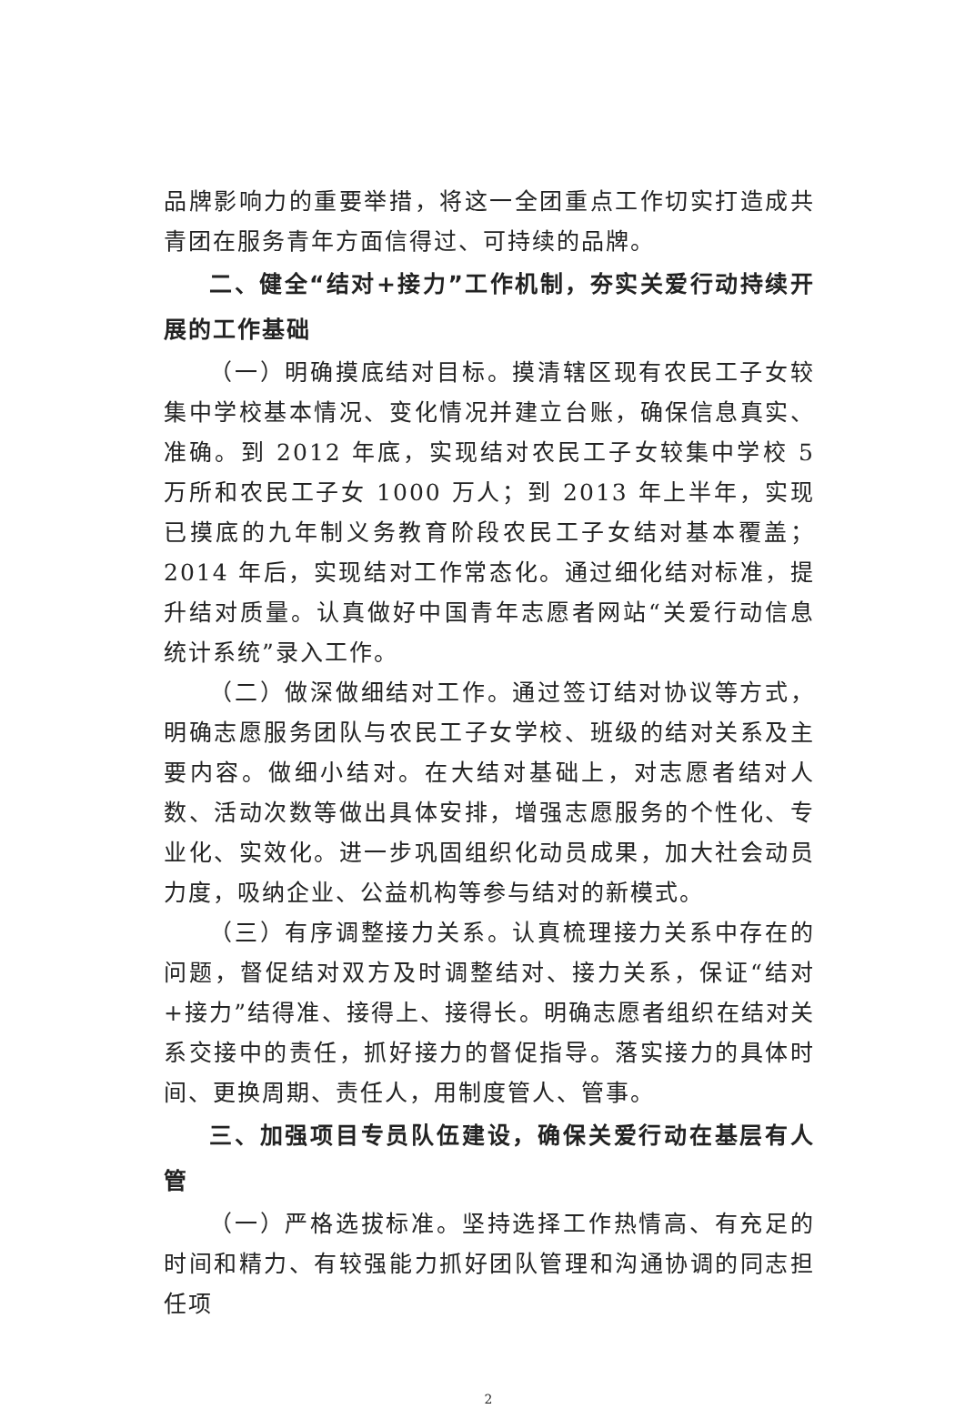品牌影响力的重要举措，将这一全团重点工作切实打造成共青团在服务青年方面信得过、可持续的品牌。
二、健全“结对+接力”工作机制，夯实关爱行动持续开展的工作基础
（一）明确摸底结对目标。摸清辖区现有农民工子女较集中学校基本情况、变化情况并建立台账，确保信息真实、准确。到 2012 年底，实现结对农民工子女较集中学校 5 万所和农民工子女 1000 万人；到 2013 年上半年，实现已摸底的九年制义务教育阶段农民工子女结对基本覆盖；2014 年后，实现结对工作常态化。通过细化结对标准，提升结对质量。认真做好中国青年志愿者网站“关爱行动信息统计系统”录入工作。
（二）做深做细结对工作。通过签订结对协议等方式，明确志愿服务团队与农民工子女学校、班级的结对关系及主要内容。做细小结对。在大结对基础上，对志愿者结对人数、活动次数等做出具体安排，增强志愿服务的个性化、专业化、实效化。进一步巩固组织化动员成果，加大社会动员力度，吸纳企业、公益机构等参与结对的新模式。
（三）有序调整接力关系。认真梳理接力关系中存在的问题，督促结对双方及时调整结对、接力关系，保证“结对+接力”结得准、接得上、接得长。明确志愿者组织在结对关系交接中的责任，抓好接力的督促指导。落实接力的具体时间、更换周期、责任人，用制度管人、管事。
三、加强项目专员队伍建设，确保关爱行动在基层有人管
（一）严格选拔标准。坚持选择工作热情高、有充足的时间和精力、有较强能力抓好团队管理和沟通协调的同志担任项
2